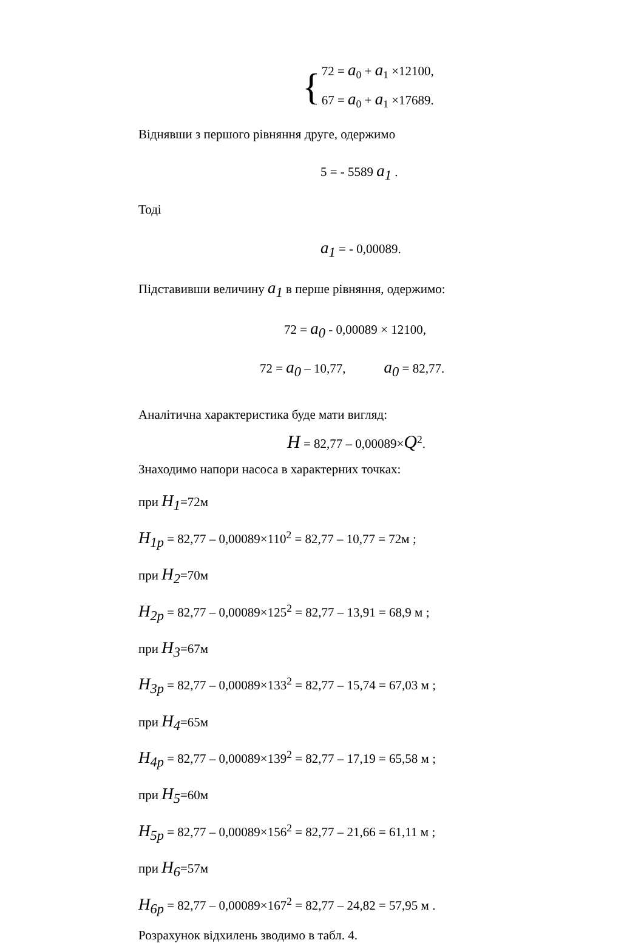{
72 = a<sub>0</sub> + a<sub>1</sub> ×12100,
67 = a<sub>0</sub> + a<sub>1</sub> ×17689.
Віднявши з першого рівняння друге, одержимо
5 = - 5589 a<sub>1</sub> .
Тоді
a<sub>1</sub> = - 0,00089.
Підставивши величину a<sub>1</sub> в перше рівняння, одержимо:
72 = a<sub>0</sub> - 0,00089 × 12100,
72 = a<sub>0</sub> – 10,77, a<sub>0</sub> = 82,77.
Аналітична характеристика буде мати вигляд:
H = 82,77 – 0,00089×Q<sup>2</sup>.
Знаходимо напори насоса в характерних точках:
при H<sub>1</sub>=72м
H<sub>1p</sub> = 82,77 – 0,00089×110<sup>2</sup> = 82,77 – 10,77 = 72м ;
при H<sub>2</sub>=70м
H<sub>2p</sub> = 82,77 – 0,00089×125<sup>2</sup> = 82,77 – 13,91 = 68,9 м ;
при H<sub>3</sub>=67м
H<sub>3p</sub> = 82,77 – 0,00089×133<sup>2</sup> = 82,77 – 15,74 = 67,03 м ;
при H<sub>4</sub>=65м
H<sub>4p</sub> = 82,77 – 0,00089×139<sup>2</sup> = 82,77 – 17,19 = 65,58 м ;
при H<sub>5</sub>=60м
H<sub>5p</sub> = 82,77 – 0,00089×156<sup>2</sup> = 82,77 – 21,66 = 61,11 м ;
при H<sub>6</sub>=57м
H<sub>6p</sub> = 82,77 – 0,00089×167<sup>2</sup> = 82,77 – 24,82 = 57,95 м .
Розрахунок відхилень зводимо в табл. 4.